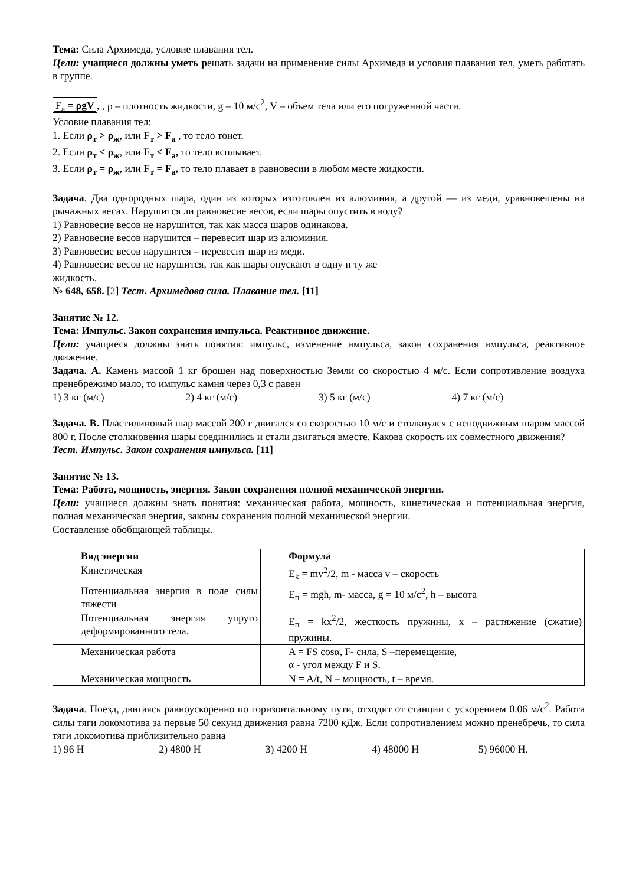Тема: Сила Архимеда, условие плавания тел.
Цели: учащиеся должны уметь решать задачи на применение силы Архимеда и условия плавания тел, уметь работать в группе.
F<sub>a</sub> = ρgV, , ρ – плотность жидкости, g – 10 м/с<sup>2</sup>, V – объем тела или его погруженной части.
Условие плавания тел:
1. Если ρ<sub>т</sub> > ρ<sub>ж</sub>, или F<sub>т</sub> > F<sub>a</sub> , то тело тонет.
2. Если ρ<sub>т</sub> < ρ<sub>ж</sub>, или F<sub>т</sub> < F<sub>a</sub>, то тело всплывает.
3. Если ρ<sub>т</sub> = ρ<sub>ж</sub>, или F<sub>т</sub> = F<sub>a</sub>, то тело плавает в равновесии в любом месте жидкости.
Задача. Два однородных шара, один из которых изготовлен из алюминия, а другой — из меди, уравновешены на рычажных весах. Нарушится ли равновесие весов, если шары опустить в воду?
1) Равновесие весов не нарушится, так как масса шаров одинакова.
2) Равновесие весов нарушится – перевесит шар из алюминия.
3) Равновесие весов нарушится – перевесит шар из меди.
4) Равновесие весов не нарушится, так как шары опускают в одну и ту же
жидкость.
№ 648, 658. [2] Тест. Архимедова сила. Плавание тел. [11]
Занятие № 12.
Тема: Импульс. Закон сохранения импульса. Реактивное движение.
Цели: учащиеся должны знать понятия: импульс, изменение импульса, закон сохранения импульса, реактивное движение.
Задача. А. Камень массой 1 кг брошен над поверхностью Земли со скоростью 4 м/с. Если сопротивление воздуха пренебрежимо мало, то импульс камня через 0,3 с равен
1) 3 кг (м/с) 2) 4 кг (м/с) 3) 5 кг (м/с) 4) 7 кг (м/с)
Задача. В. Пластилиновый шар массой 200 г двигался со скоростью 10 м/с и столкнулся с неподвижным шаром массой 800 г. После столкновения шары соединились и стали двигаться вместе. Какова скорость их совместного движения?
Тест. Импульс. Закон сохранения импульса. [11]
Занятие № 13.
Тема: Работа, мощность, энергия. Закон сохранения полной механической энергии.
Цели: учащиеся должны знать понятия: механическая работа, мощность, кинетическая и потенциальная энергия, полная механическая энергия, законы сохранения полной механической энергии.
Составление обобщающей таблицы.
| Вид энергии | Формула |
| Кинетическая | E<sub>k</sub> = mv<sup>2</sup>/2, m - масса v – скорость |
| Потенциальная энергия в поле силы тяжести | E<sub>п</sub> = mgh, m- масса, g = 10 м/с<sup>2</sup>, h – высота |
| Потенциальная энергия упруго деформированного тела. | E<sub>п</sub> = kx<sup>2</sup>/2, жесткость пружины, x – растяжение (сжатие) пружины. |
| Механическая работа | A = FS cosα, F- сила, S –перемещение, α - угол между F и S. |
| Механическая мощность | N = A/t, N – мощность, t – время. |
Задача. Поезд, двигаясь равноускоренно по горизонтальному пути, отходит от станции с ускорением 0.06 м/с<sup>2</sup>. Работа силы тяги локомотива за первые 50 секунд движения равна 7200 кДж. Если сопротивлением можно пренебречь, то сила тяги локомотива приблизительно равна
1) 96 Н 2) 4800 Н 3) 4200 Н 4) 48000 Н 5) 96000 Н.